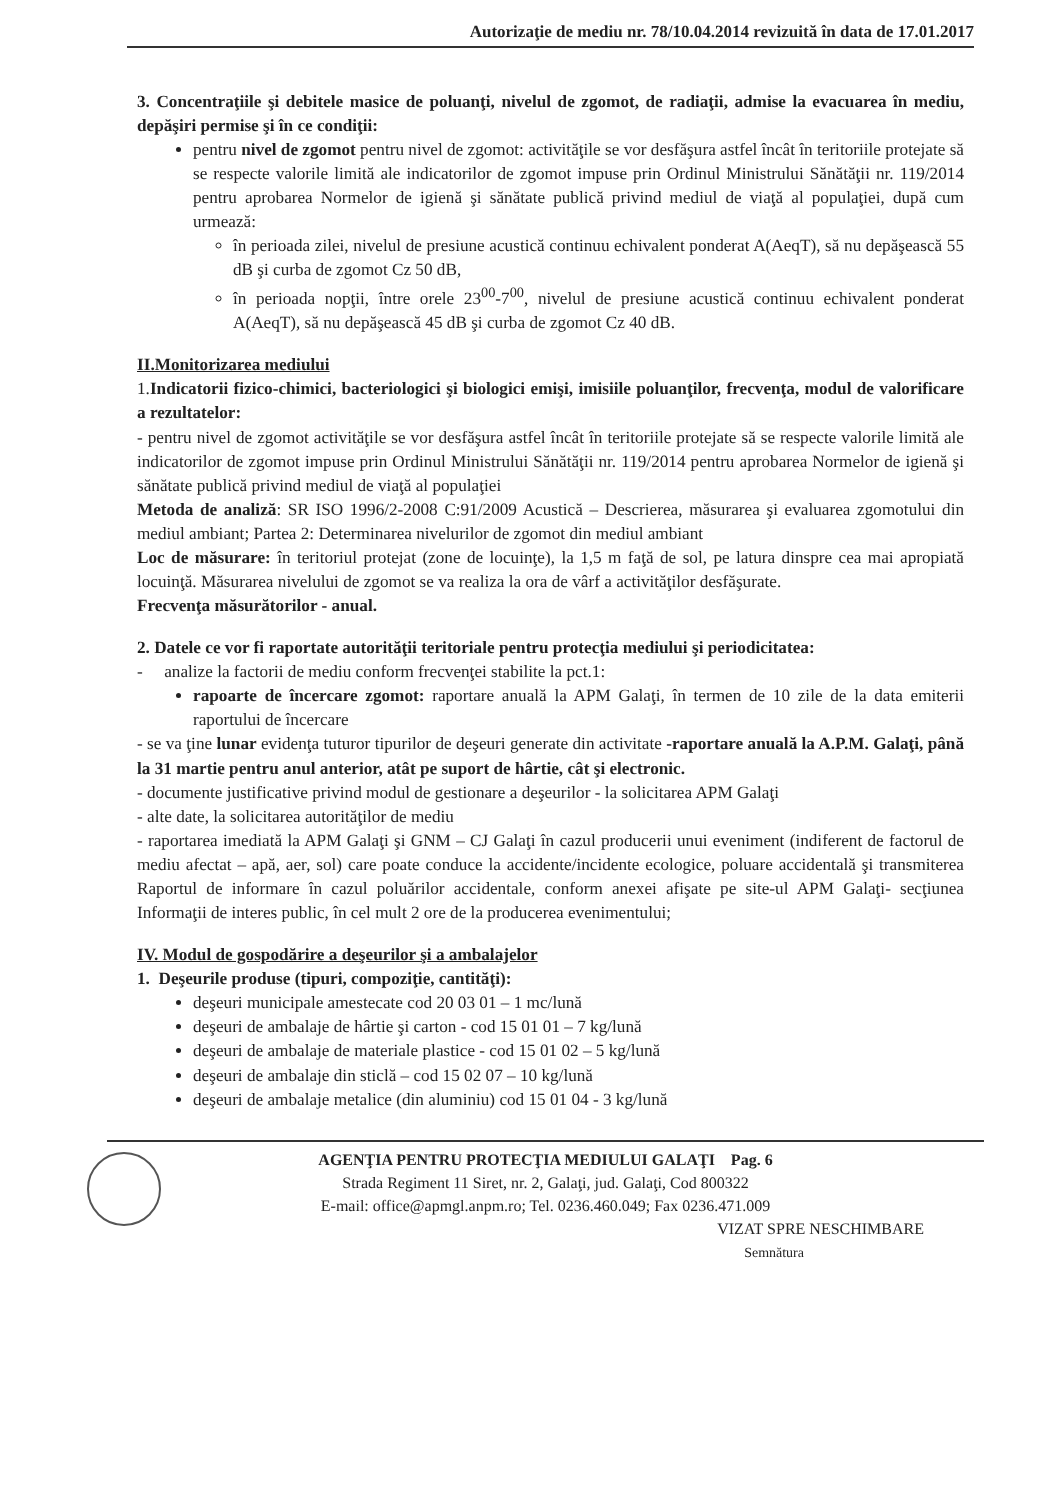Autorizaţie de mediu nr. 78/10.04.2014 revizuită în data de 17.01.2017
3. Concentraţiile şi debitele masice de poluanţi, nivelul de zgomot, de radiaţii, admise la evacuarea în mediu, depăşiri permise şi în ce condiţii:
pentru nivel de zgomot pentru nivel de zgomot: activităţile se vor desfăşura astfel încât în teritoriile protejate să se respecte valorile limită ale indicatorilor de zgomot impuse prin Ordinul Ministrului Sănătăţii nr. 119/2014 pentru aprobarea Normelor de igienă şi sănătate publică privind mediul de viaţă al populaţiei, după cum urmează:
în perioada zilei, nivelul de presiune acustică continuu echivalent ponderat A(AeqT), să nu depăşească 55 dB şi curba de zgomot Cz 50 dB,
în perioada nopţii, între orele 23<sup>00</sup>-7<sup>00</sup>, nivelul de presiune acustică continuu echivalent ponderat A(AeqT), să nu depăşească 45 dB şi curba de zgomot Cz 40 dB.
II.Monitorizarea mediului
1.Indicatorii fizico-chimici, bacteriologici şi biologici emişi, imisiile poluanţilor, frecvenţa, modul de valorificare a rezultatelor:
- pentru nivel de zgomot activităţile se vor desfăşura astfel încât în teritoriile protejate să se respecte valorile limită ale indicatorilor de zgomot impuse prin Ordinul Ministrului Sănătăţii nr. 119/2014 pentru aprobarea Normelor de igienă şi sănătate publică privind mediul de viaţă al populaţiei
Metoda de analiză: SR ISO 1996/2-2008 C:91/2009 Acustică – Descrierea, măsurarea şi evaluarea zgomotului din mediul ambiant; Partea 2: Determinarea nivelurilor de zgomot din mediul ambiant
Loc de măsurare: în teritoriul protejat (zone de locuinţe), la 1,5 m faţă de sol, pe latura dinspre cea mai apropiată locuinţă. Măsurarea nivelului de zgomot se va realiza la ora de vârf a activităţilor desfăşurate.
Frecvenţa măsurătorilor - anual.
2. Datele ce vor fi raportate autorităţii teritoriale pentru protecţia mediului şi periodicitatea:
- analize la factorii de mediu conform frecvenţei stabilite la pct.1:
rapoarte de încercare zgomot: raportare anuală la APM Galaţi, în termen de 10 zile de la data emiterii raportului de încercare
- se va ţine lunar evidenţa tuturor tipurilor de deşeuri generate din activitate -raportare anuală la A.P.M. Galaţi, până la 31 martie pentru anul anterior, atât pe suport de hârtie, cât şi electronic.
- documente justificative privind modul de gestionare a deşeurilor - la solicitarea APM Galaţi
- alte date, la solicitarea autorităţilor de mediu
- raportarea imediată la APM Galaţi şi GNM – CJ Galaţi în cazul producerii unui eveniment (indiferent de factorul de mediu afectat – apă, aer, sol) care poate conduce la accidente/incidente ecologice, poluare accidentală şi transmiterea Raportul de informare în cazul poluărilor accidentale, conform anexei afişate pe site-ul APM Galaţi- secţiunea Informaţii de interes public, în cel mult 2 ore de la producerea evenimentului;
IV. Modul de gospodărire a deşeurilor şi a ambalajelor
1. Deşeurile produse (tipuri, compoziţie, cantităţi):
deşeuri municipale amestecate cod 20 03 01 – 1 mc/lună
deşeuri de ambalaje de hârtie şi carton - cod 15 01 01 – 7 kg/lună
deşeuri de ambalaje de materiale plastice - cod 15 01 02 – 5 kg/lună
deşeuri de ambalaje din sticlă – cod 15 02 07 – 10 kg/lună
deşeuri de ambalaje metalice (din aluminiu) cod 15 01 04 - 3 kg/lună
AGENŢIA PENTRU PROTECŢIA MEDIULUI GALAŢI Pag. 6
Strada Regiment 11 Siret, nr. 2, Galaţi, jud. Galaţi, Cod 800322
E-mail: office@apmgl.anpm.ro; Tel. 0236.460.049; Fax 0236.471.009
VIZAT SPRE NESCHIMBARE
Semnătura